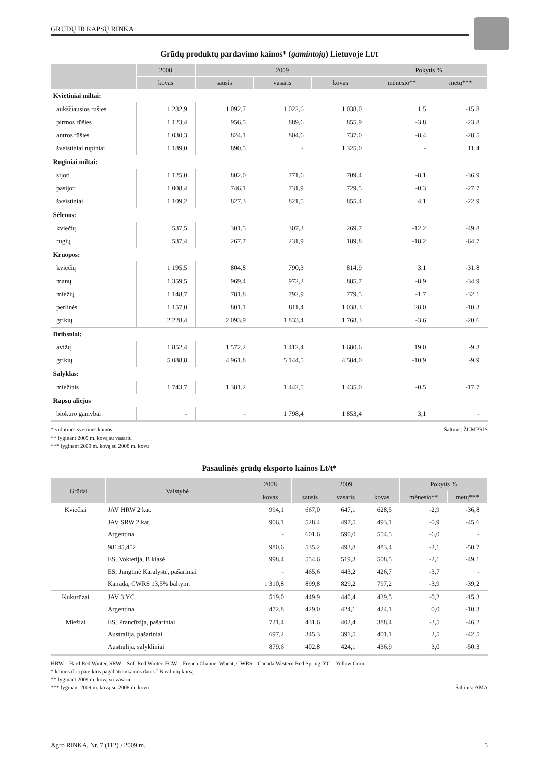GRŪDŲ IR RAPSŲ RINKA
Grūdų produktų pardavimo kainos* (gamintojų) Lietuvoje Lt/t
| | 2008 | 2009 | | | Pokytis % | |
| --- | --- | --- | --- | --- | --- | --- |
| | kovas | sausis | vasaris | kovas | mėnesio** | metų*** |
| Kvietiniai miltai: | | | | | | |
| aukščiausios rūšies | 1 232,9 | 1 092,7 | 1 022,6 | 1 038,0 | 1,5 | -15,8 |
| pirmos rūšies | 1 123,4 | 956,5 | 889,6 | 855,9 | -3,8 | -23,8 |
| antros rūšies | 1 030,3 | 824,1 | 804,6 | 737,0 | -8,4 | -28,5 |
| šveistiniai rupiniai | 1 189,0 | 890,5 | - | 1 325,0 | - | 11,4 |
| Ruginiai miltai: | | | | | | |
| sijoti | 1 125,0 | 802,0 | 771,6 | 709,4 | -8,1 | -36,9 |
| pasijoti | 1 008,4 | 746,1 | 731,9 | 729,5 | -0,3 | -27,7 |
| šveistiniai | 1 109,2 | 827,3 | 821,5 | 855,4 | 4,1 | -22,9 |
| Sėlenos: | | | | | | |
| kviečių | 537,5 | 301,5 | 307,3 | 269,7 | -12,2 | -49,8 |
| rugių | 537,4 | 267,7 | 231,9 | 189,8 | -18,2 | -64,7 |
| Kruopos: | | | | | | |
| kviečių | 1 195,5 | 804,8 | 790,3 | 814,9 | 3,1 | -31,8 |
| manų | 1 359,5 | 969,4 | 972,2 | 885,7 | -8,9 | -34,9 |
| miežių | 1 148,7 | 781,8 | 792,9 | 779,5 | -1,7 | -32,1 |
| perlinės | 1 157,0 | 801,1 | 811,4 | 1 038,3 | 28,0 | -10,3 |
| grikių | 2 228,4 | 2 093,9 | 1 833,4 | 1 768,3 | -3,6 | -20,6 |
| Dribsniai: | | | | | | |
| avižų | 1 852,4 | 1 572,2 | 1 412,4 | 1 680,6 | 19,0 | -9,3 |
| grikių | 5 088,8 | 4 961,8 | 5 144,5 | 4 584,0 | -10,9 | -9,9 |
| Salyklas: | | | | | | |
| miežinis | 1 743,7 | 1 381,2 | 1 442,5 | 1 435,0 | -0,5 | -17,7 |
| Rapsų aliejus | | | | | | |
| biokuro gamybai | - | - | 1 798,4 | 1 853,4 | 3,1 | - |
Šaltinis: ŽŪMPRIS * vidutinės svertinės kainos
** lyginant 2009 m. kovą su vasariu
*** lyginant 2009 m. kovą su 2008 m. kovu
Pasaulinės grūdų eksporto kainos Lt/t*
| Grūdai | Valstybė | 2008 | 2009 | | | Pokytis % | |
| --- | --- | --- | --- | --- | --- | --- | --- |
| | | kovas | sausis | vasaris | kovas | mėnesio** | metų*** |
| Kviečiai | JAV HRW 2 kat. | 994,1 | 667,0 | 647,1 | 628,5 | -2,9 | -36,8 |
| | JAV SRW 2 kat. | 906,1 | 528,4 | 497,5 | 493,1 | -0,9 | -45,6 |
| | Argentina | - | 601,6 | 590,0 | 554,5 | -6,0 | - |
| | 98145,452 | 980,6 | 535,2 | 493,8 | 483,4 | -2,1 | -50,7 |
| | ES, Vokietija, B klasė | 998,4 | 554,6 | 519,3 | 508,5 | -2,1 | -49,1 |
| | ES, Jungtinė Karalystė, pašariniai | - | 465,6 | 443,2 | 426,7 | -3,7 | - |
| | Kanada, CWRS 13,5% baltym. | 1 310,8 | 899,8 | 829,2 | 797,2 | -3,9 | -39,2 |
| Kukurūzai | JAV 3 YC | 519,0 | 449,9 | 440,4 | 439,5 | -0,2 | -15,3 |
| | Argentina | 472,8 | 429,0 | 424,1 | 424,1 | 0,0 | -10,3 |
| Miežiai | ES, Prancūzija, pašariniai | 721,4 | 431,6 | 402,4 | 388,4 | -3,5 | -46,2 |
| | Australija, pašariniai | 697,2 | 345,3 | 391,5 | 401,1 | 2,5 | -42,5 |
| | Australija, salykliniai | 879,6 | 402,8 | 424,1 | 436,9 | 3,0 | -50,3 |
HRW – Hard Red Winter, SRW – Soft Red Winter, FCW – French Channel Wheat, CWRS – Canada Western Red Spring, YC – Yellow Corn
* kainos (Lt) pateiktos pagal atitinkamos datos LB valiutų kursą
** lyginant 2009 m. kovą su vasariu
Šaltinis: AMA *** lyginant 2009 m. kovą su 2008 m. kovu
Agro RINKA, Nr. 7 (112) / 2009 m. 5